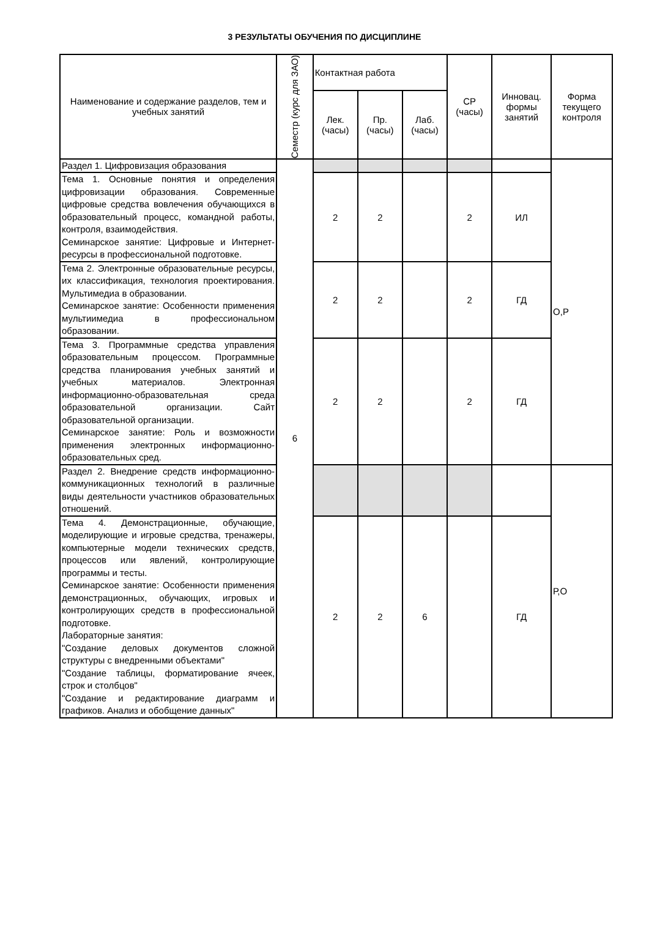3 РЕЗУЛЬТАТЫ ОБУЧЕНИЯ ПО ДИСЦИПЛИНЕ
| Наименование и содержание разделов, тем и учебных занятий | Семестр (курс для ЗАО) | Контактная работа | | | СР (часы) | Инновац. формы занятий | Форма текущего контроля |
| --- | --- | --- | --- | --- | --- | --- | --- |
| | | Лек. (часы) | Пр. (часы) | Лаб. (часы) | | | |
| Раздел 1. Цифровизация образования | 6 | | | | | | О,Р |
| Тема 1. Основные понятия и определения цифровизации образования. Современные цифровые средства вовлечения обучающихся в образовательный процесс, командной работы, контроля, взаимодействия. Семинарское занятие: Цифровые и Интернет-ресурсы в профессиональной подготовке. | | 2 | 2 | | 2 | ИЛ | |
| Тема 2. Электронные образовательные ресурсы, их классификация, технология проектирования. Мультимедиа в образовании. Семинарское занятие: Особенности применения мультиимедиа в профессиональном образовании. | | 2 | 2 | | 2 | ГД | |
| Тема 3. Программные средства управления образовательным процессом. Программные средства планирования учебных занятий и учебных материалов. Электронная информационно-образовательная среда образовательной организации. Сайт образовательной организации. Семинарское занятие: Роль и возможности применения электронных информационно- образовательных сред. | | 2 | 2 | | 2 | ГД | |
| Раздел 2. Внедрение средств информационно-коммуникационных технологий в различные виды деятельности участников образовательных отношений. | | | | | | | Р,О |
| Тема 4. Демонстрационные, обучающие, моделирующие и игровые средства, тренажеры, компьютерные модели технических средств, процессов или явлений, контролирующие программы и тесты. Семинарское занятие: Особенности применения демонстрационных, обучающих, игровых и контролирующих средств в профессиональной подготовке. Лабораторные занятия: "Создание деловых документов сложной структуры с внедренными объектами" "Создание таблицы, форматирование ячеек, строк и столбцов" "Создание и редактирование диаграмм и графиков. Анализ и обобщение данных" | | 2 | 2 | 6 | | ГД | |